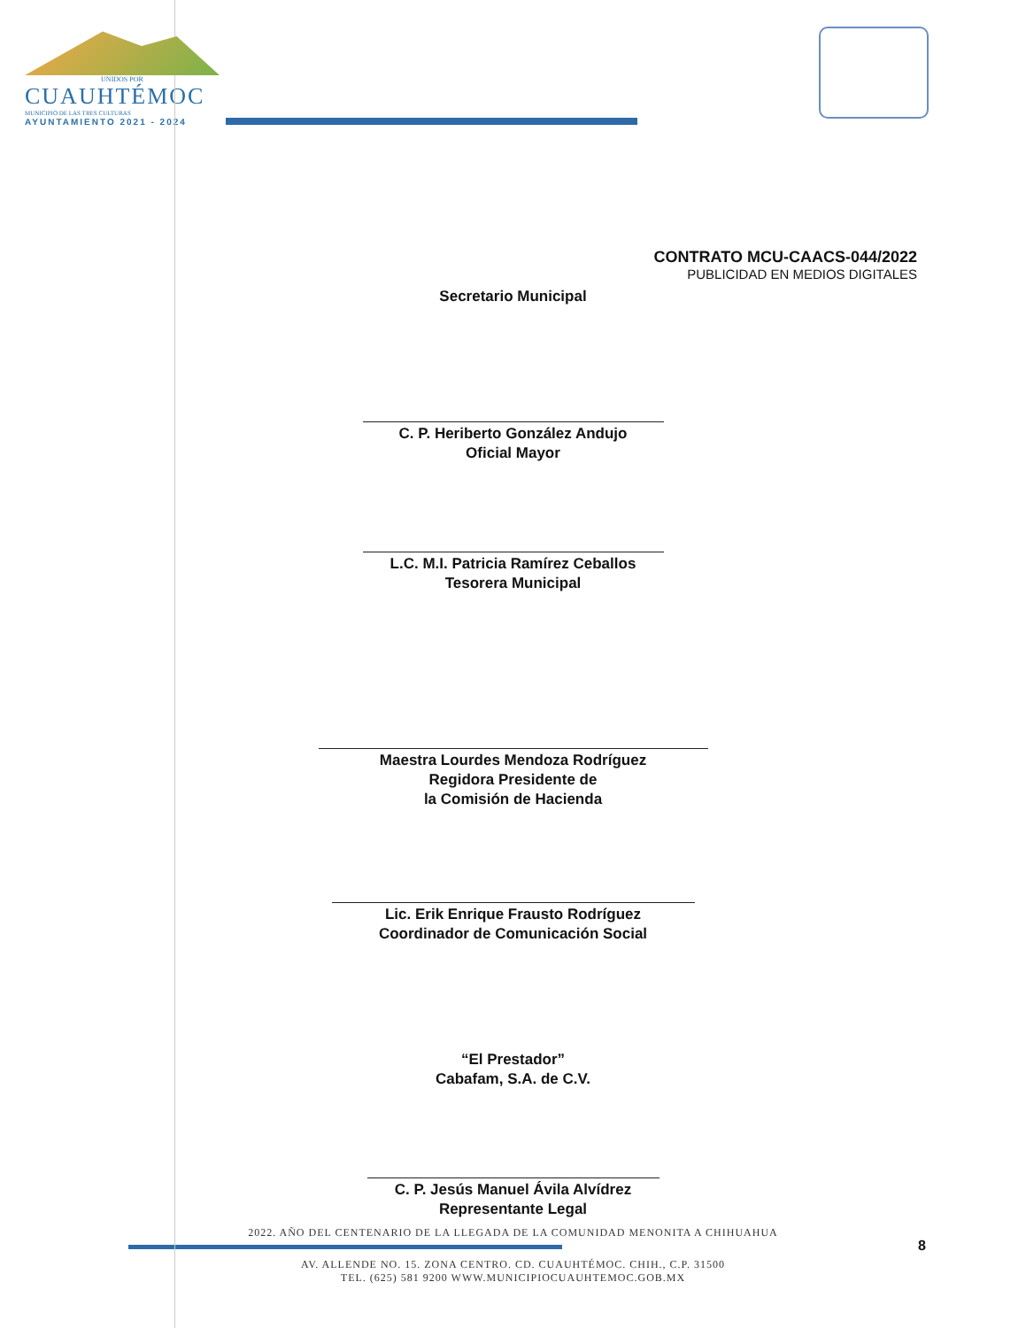UNIDOS POR
CUAUHTÉMOC
MUNICIPIO DE LAS TRES CULTURAS
AYUNTAMIENTO 2021 - 2024
CONTRATO MCU-CAACS-044/2022
PUBLICIDAD EN MEDIOS DIGITALES
Secretario Municipal
C. P. Heriberto González Andujo
Oficial Mayor
L.C. M.I. Patricia Ramírez Ceballos
Tesorera Municipal
Maestra Lourdes Mendoza Rodríguez
Regidora Presidente de
la Comisión de Hacienda
Lic. Erik Enrique Frausto Rodríguez
Coordinador de Comunicación Social
“El Prestador”
Cabafam, S.A. de C.V.
C. P. Jesús Manuel Ávila Alvídrez
Representante Legal
2022. AÑO DEL CENTENARIO DE LA LLEGADA DE LA COMUNIDAD MENONITA A CHIHUAHUA
AV. ALLENDE NO. 15. ZONA CENTRO. CD. CUAUHTÉMOC. CHIH., C.P. 31500
TEL. (625) 581 9200 WWW.MUNICIPIOCUAUHTEMOC.GOB.MX
8